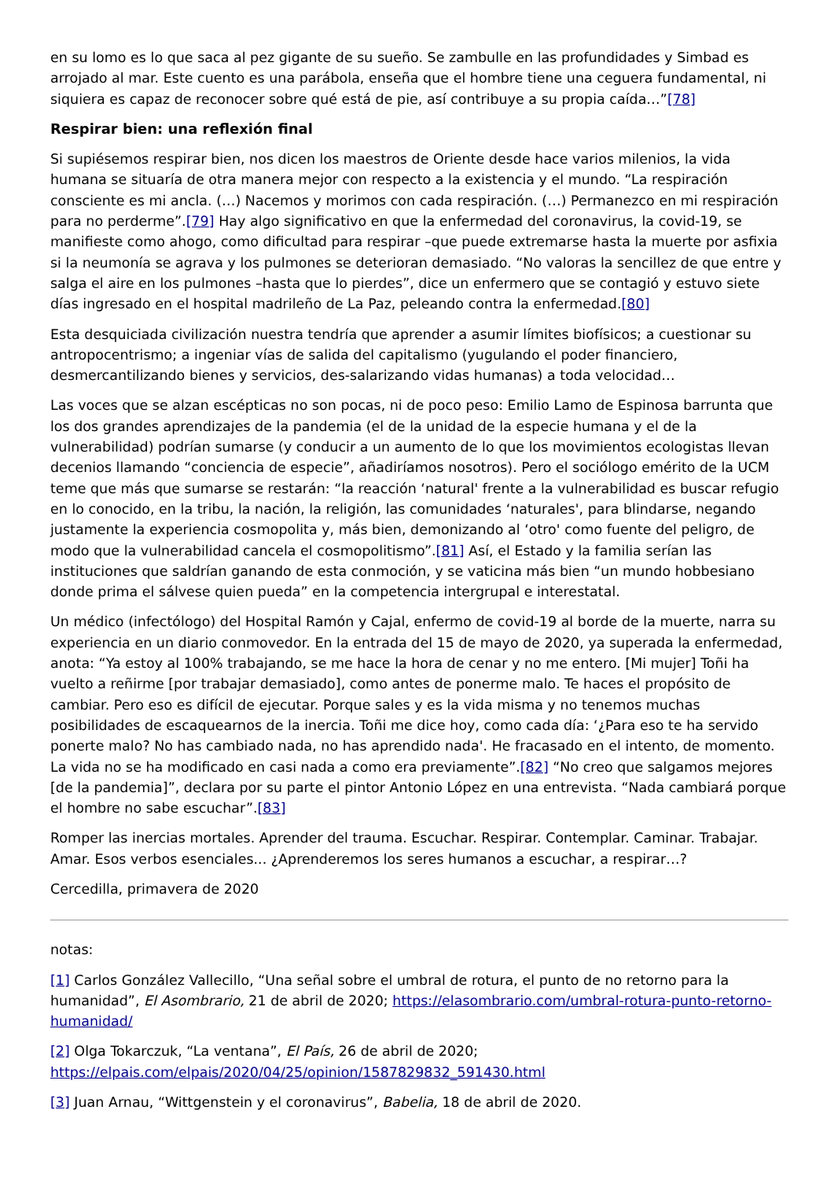en su lomo es lo que saca al pez gigante de su sueño. Se zambulle en las profundidades y Simbad es arrojado al mar. Este cuento es una parábola, enseña que el hombre tiene una ceguera fundamental, ni siquiera es capaz de reconocer sobre qué está de pie, así contribuye a su propia caída…”[78]
Respirar bien: una reflexión final
Si supiésemos respirar bien, nos dicen los maestros de Oriente desde hace varios milenios, la vida humana se situaría de otra manera mejor con respecto a la existencia y el mundo. “La respiración consciente es mi ancla. (…) Nacemos y morimos con cada respiración. (…) Permanezco en mi respiración para no perderme”.[79] Hay algo significativo en que la enfermedad del coronavirus, la covid-19, se manifieste como ahogo, como dificultad para respirar –que puede extremarse hasta la muerte por asfixia si la neumonía se agrava y los pulmones se deterioran demasiado. “No valoras la sencillez de que entre y salga el aire en los pulmones –hasta que lo pierdes”, dice un enfermero que se contagió y estuvo siete días ingresado en el hospital madrileño de La Paz, peleando contra la enfermedad.[80]
Esta desquiciada civilización nuestra tendría que aprender a asumir límites biofísicos; a cuestionar su antropocentrismo; a ingeniar vías de salida del capitalismo (yugulando el poder financiero, desmercantilizando bienes y servicios, des-salarizando vidas humanas) a toda velocidad…
Las voces que se alzan escépticas no son pocas, ni de poco peso: Emilio Lamo de Espinosa barrunta que los dos grandes aprendizajes de la pandemia (el de la unidad de la especie humana y el de la vulnerabilidad) podrían sumarse (y conducir a un aumento de lo que los movimientos ecologistas llevan decenios llamando “conciencia de especie”, añadiríamos nosotros). Pero el sociólogo emérito de la UCM teme que más que sumarse se restarán: “la reacción ‘natural' frente a la vulnerabilidad es buscar refugio en lo conocido, en la tribu, la nación, la religión, las comunidades ‘naturales', para blindarse, negando justamente la experiencia cosmopolita y, más bien, demonizando al ‘otro' como fuente del peligro, de modo que la vulnerabilidad cancela el cosmopolitismo”.[81] Así, el Estado y la familia serían las instituciones que saldrían ganando de esta conmoción, y se vaticina más bien “un mundo hobbesiano donde prima el sálvese quien pueda” en la competencia intergrupal e interestatal.
Un médico (infectólogo) del Hospital Ramón y Cajal, enfermo de covid-19 al borde de la muerte, narra su experiencia en un diario conmovedor. En la entrada del 15 de mayo de 2020, ya superada la enfermedad, anota: “Ya estoy al 100% trabajando, se me hace la hora de cenar y no me entero. [Mi mujer] Toñi ha vuelto a reñirme [por trabajar demasiado], como antes de ponerme malo. Te haces el propósito de cambiar. Pero eso es difícil de ejecutar. Porque sales y es la vida misma y no tenemos muchas posibilidades de escaquearnos de la inercia. Toñi me dice hoy, como cada día: ‘¿Para eso te ha servido ponerte malo? No has cambiado nada, no has aprendido nada'. He fracasado en el intento, de momento. La vida no se ha modificado en casi nada a como era previamente”.[82] “No creo que salgamos mejores [de la pandemia]”, declara por su parte el pintor Antonio López en una entrevista. “Nada cambiará porque el hombre no sabe escuchar”.[83]
Romper las inercias mortales. Aprender del trauma. Escuchar. Respirar. Contemplar. Caminar. Trabajar. Amar. Esos verbos esenciales... ¿Aprenderemos los seres humanos a escuchar, a respirar…?
Cercedilla, primavera de 2020
notas:
[1] Carlos González Vallecillo, “Una señal sobre el umbral de rotura, el punto de no retorno para la humanidad”, El Asombrario, 21 de abril de 2020; https://elasombrario.com/umbral-rotura-punto-retorno-humanidad/
[2] Olga Tokarczuk, “La ventana”, El País, 26 de abril de 2020; https://elpais.com/elpais/2020/04/25/opinion/1587829832_591430.html
[3] Juan Arnau, “Wittgenstein y el coronavirus”, Babelia, 18 de abril de 2020.